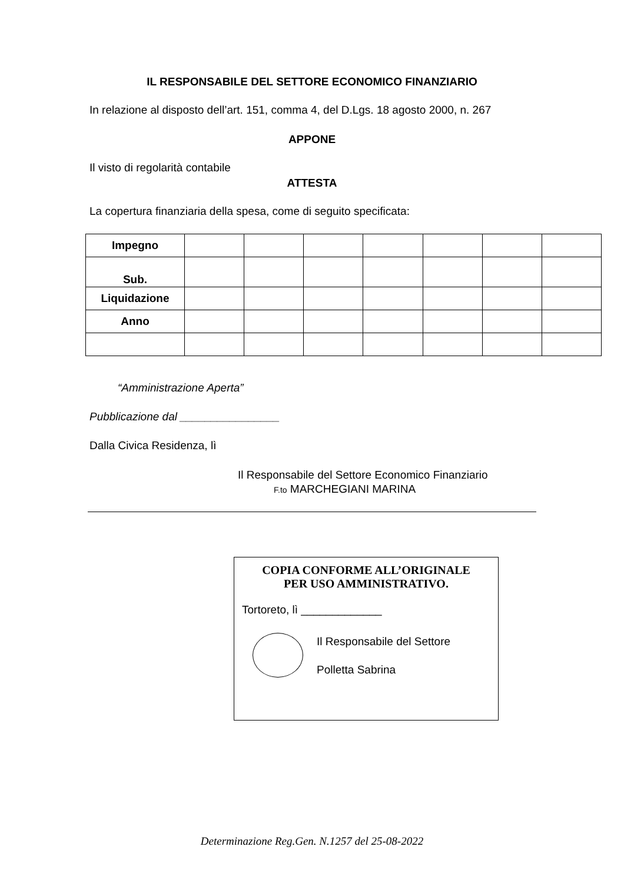IL RESPONSABILE DEL SETTORE ECONOMICO FINANZIARIO
In relazione al disposto dell’art. 151, comma 4, del D.Lgs. 18 agosto 2000, n. 267
APPONE
Il visto di regolarità contabile
ATTESTA
La copertura finanziaria della spesa, come di seguito specificata:
| Impegno | | | | | | | |
| Sub. | | | | | | | |
| Liquidazione | | | | | | | |
| Anno | | | | | | | |
“Amministrazione Aperta”
Pubblicazione dal ________________
Dalla Civica Residenza, lì
Il Responsabile del Settore Economico Finanziario
F.to MARCHEGIANI MARINA
COPIA CONFORME ALL’ORIGINALE
PER USO AMMINISTRATIVO.
Tortoreto, lì _____________
Il Responsabile del Settore
Polletta Sabrina
Determinazione Reg.Gen. N.1257 del 25-08-2022